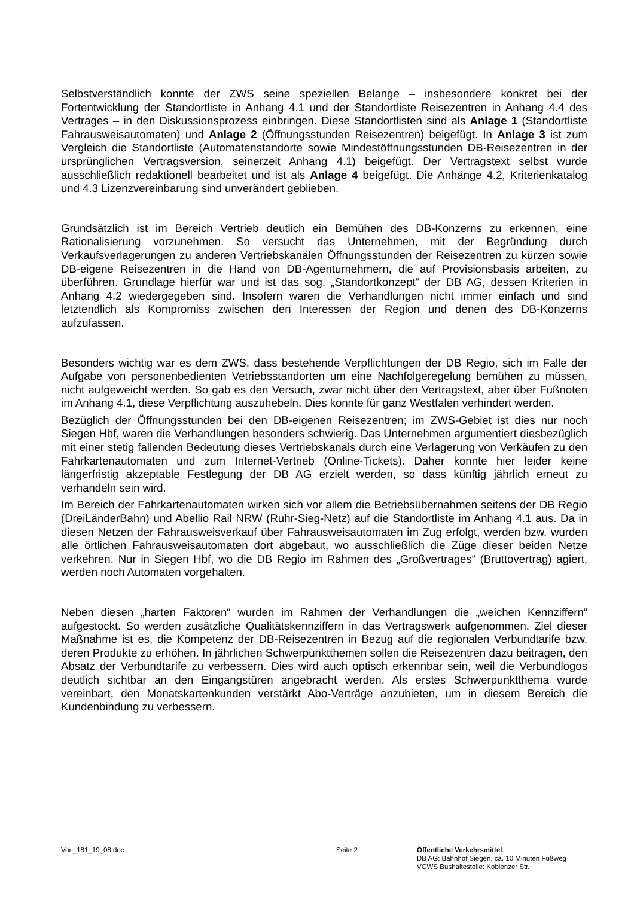Selbstverständlich konnte der ZWS seine speziellen Belange – insbesondere konkret bei der Fortentwicklung der Standortliste in Anhang 4.1 und der Standortliste Reisezentren in Anhang 4.4 des Vertrages – in den Diskussionsprozess einbringen. Diese Standortlisten sind als Anlage 1 (Standortliste Fahrausweisautomaten) und Anlage 2 (Öffnungsstunden Reisezentren) beigefügt. In Anlage 3 ist zum Vergleich die Standortliste (Automatenstandorte sowie Mindestöffnungsstunden DB-Reisezentren in der ursprünglichen Vertragsversion, seinerzeit Anhang 4.1) beigefügt. Der Vertragstext selbst wurde ausschließlich redaktionell bearbeitet und ist als Anlage 4 beigefügt. Die Anhänge 4.2, Kriterienkatalog und 4.3 Lizenzvereinbarung sind unverändert geblieben.
Grundsätzlich ist im Bereich Vertrieb deutlich ein Bemühen des DB-Konzerns zu erkennen, eine Rationalisierung vorzunehmen. So versucht das Unternehmen, mit der Begründung durch Verkaufsverlagerungen zu anderen Vertriebskanälen Öffnungsstunden der Reisezentren zu kürzen sowie DB-eigene Reisezentren in die Hand von DB-Agenturnehmern, die auf Provisionsbasis arbeiten, zu überführen. Grundlage hierfür war und ist das sog. „Standortkonzept“ der DB AG, dessen Kriterien in Anhang 4.2 wiedergegeben sind. Insofern waren die Verhandlungen nicht immer einfach und sind letztendlich als Kompromiss zwischen den Interessen der Region und denen des DB-Konzerns aufzufassen.
Besonders wichtig war es dem ZWS, dass bestehende Verpflichtungen der DB Regio, sich im Falle der Aufgabe von personenbedienten Vetriebsstandorten um eine Nachfolgeregelung bemühen zu müssen, nicht aufgeweicht werden. So gab es den Versuch, zwar nicht über den Vertragstext, aber über Fußnoten im Anhang 4.1, diese Verpflichtung auszuhebeln. Dies konnte für ganz Westfalen verhindert werden.
Bezüglich der Öffnungsstunden bei den DB-eigenen Reisezentren; im ZWS-Gebiet ist dies nur noch Siegen Hbf, waren die Verhandlungen besonders schwierig. Das Unternehmen argumentiert diesbezüglich mit einer stetig fallenden Bedeutung dieses Vertriebskanals durch eine Verlagerung von Verkäufen zu den Fahrkartenautomaten und zum Internet-Vertrieb (Online-Tickets). Daher konnte hier leider keine längerfristig akzeptable Festlegung der DB AG erzielt werden, so dass künftig jährlich erneut zu verhandeln sein wird.
Im Bereich der Fahrkartenautomaten wirken sich vor allem die Betriebsübernahmen seitens der DB Regio (DreiLänderBahn) und Abellio Rail NRW (Ruhr-Sieg-Netz) auf die Standortliste im Anhang 4.1 aus. Da in diesen Netzen der Fahrausweisverkauf über Fahrausweisautomaten im Zug erfolgt, werden bzw. wurden alle örtlichen Fahrausweisautomaten dort abgebaut, wo ausschließlich die Züge dieser beiden Netze verkehren. Nur in Siegen Hbf, wo die DB Regio im Rahmen des „Großvertrages“ (Bruttovertrag) agiert, werden noch Automaten vorgehalten.
Neben diesen „harten Faktoren“ wurden im Rahmen der Verhandlungen die „weichen Kennziffern“ aufgestockt. So werden zusätzliche Qualitätskennziffern in das Vertragswerk aufgenommen. Ziel dieser Maßnahme ist es, die Kompetenz der DB-Reisezentren in Bezug auf die regionalen Verbundtarife bzw. deren Produkte zu erhöhen. In jährlichen Schwerpunktthemen sollen die Reisezentren dazu beitragen, den Absatz der Verbundtarife zu verbessern. Dies wird auch optisch erkennbar sein, weil die Verbundlogos deutlich sichtbar an den Eingangstüren angebracht werden. Als erstes Schwerpunktthema wurde vereinbart, den Monatskartenkunden verstärkt Abo-Verträge anzubieten, um in diesem Bereich die Kundenbindung zu verbessern.
Vorl_181_19_08.doc Seite 2 Öffentliche Verkehrsmittel:
DB AG: Bahnhof Siegen, ca. 10 Minuten Fußweg
VGWS Bushaltestelle: Koblenzer Str.